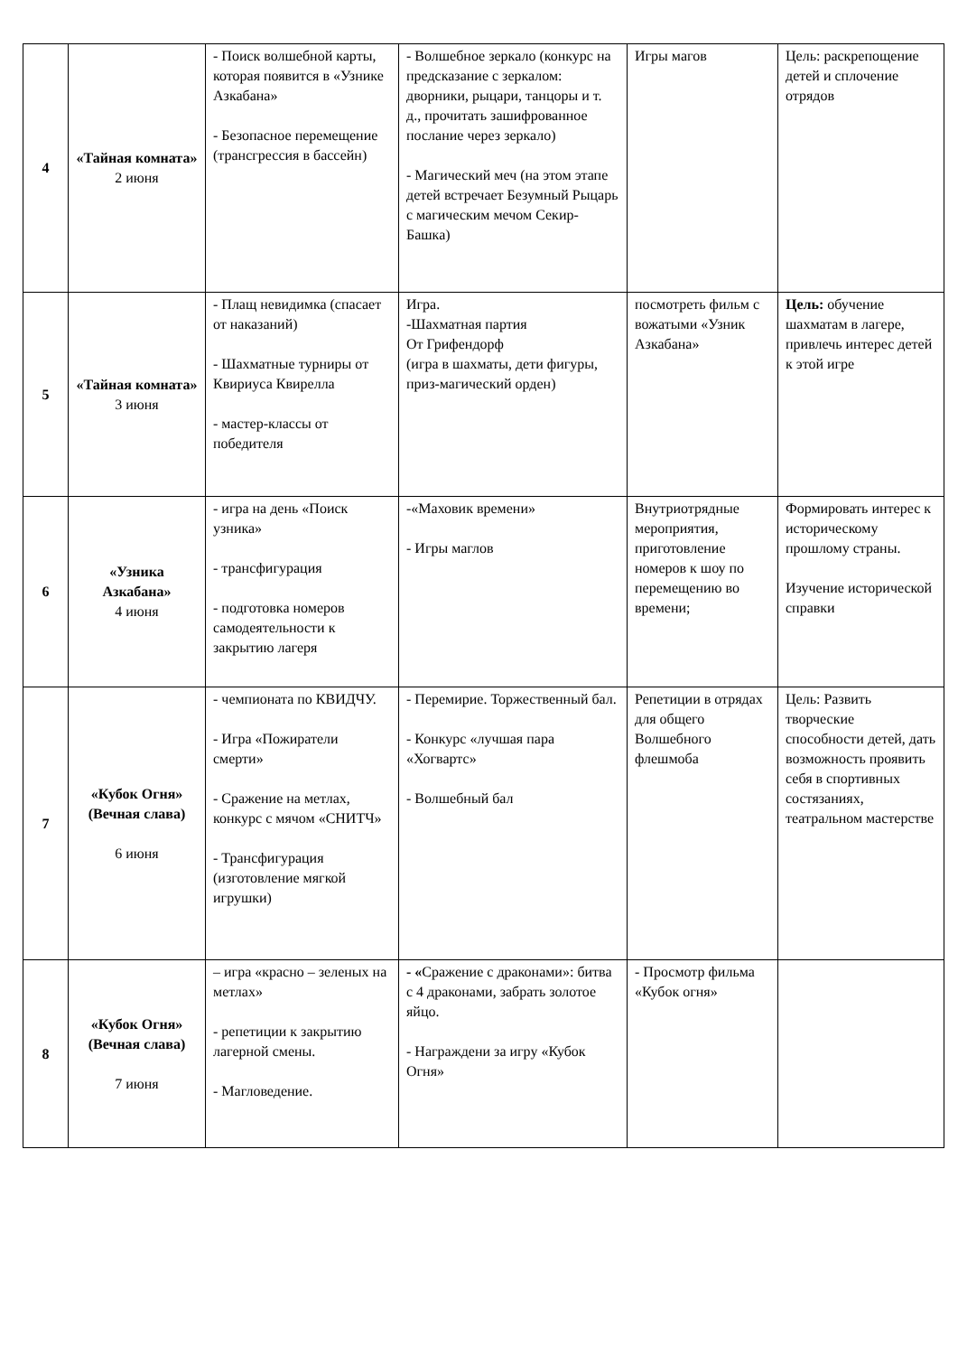| 4 | «Тайная комната» 2 июня | - Поиск волшебной карты, которая появится в «Узнике Азкабана» - Безопасное перемещение (трансгрессия в бассейн) | - Волшебное зеркало (конкурс на предсказание с зеркалом: дворники, рыцари, танцоры и т. д., прочитать зашифрованное послание через зеркало) - Магический меч (на этом этапе детей встречает Безумный Рыцарь с магическим мечом Секир-Башка) | Игры магов | Цель: раскрепощение детей и сплочение отрядов |
| 5 | «Тайная комната» 3 июня | - Плащ невидимка (спасает от наказаний) - Шахматные турниры от Квириуса Квирелла - мастер-классы от победителя | Игра. -Шахматная партия От Грифендорф (игра в шахматы, дети фигуры, приз-магический орден) | посмотреть фильм с вожатыми «Узник Азкабана» | Цель: обучение шахматам в лагере, привлечь интерес детей к этой игре |
| 6 | «Узника Азкабана» 4 июня | - игра на день «Поиск узника» - трансфигурация - подготовка номеров самодеятельности к закрытию лагеря | -«Маховик времени» - Игры маглов | Внутриотрядные мероприятия, приготовление номеров к шоу по перемещению во времени; | Формировать интерес к историческому прошлому страны. Изучение исторической справки |
| 7 | «Кубок Огня» (Вечная слава) 6 июня | - чемпионата по КВИДЧУ. - Игра «Пожиратели смерти» - Сражение на метлах, конкурс с мячом «СНИТЧ» - Трансфигурация (изготовление мягкой игрушки) | - Перемирие. Торжественный бал. - Конкурс «лучшая пара «Хогвартс» - Волшебный бал | Репетиции в отрядах для общего Волшебного флешмоба | Цель: Развить творческие способности детей, дать возможность проявить себя в спортивных состязаниях, театральном мастерстве |
| 8 | «Кубок Огня» (Вечная слава) 7 июня | – игра «красно – зеленых на метлах» - репетиции к закрытию лагерной смены. - Магловедение. | - « Сражение с драконами»: битва с 4 драконами, забрать золотое яйцо. - Награждени за игру «Кубок Огня» | - Просмотр фильма «Кубок огня» | |